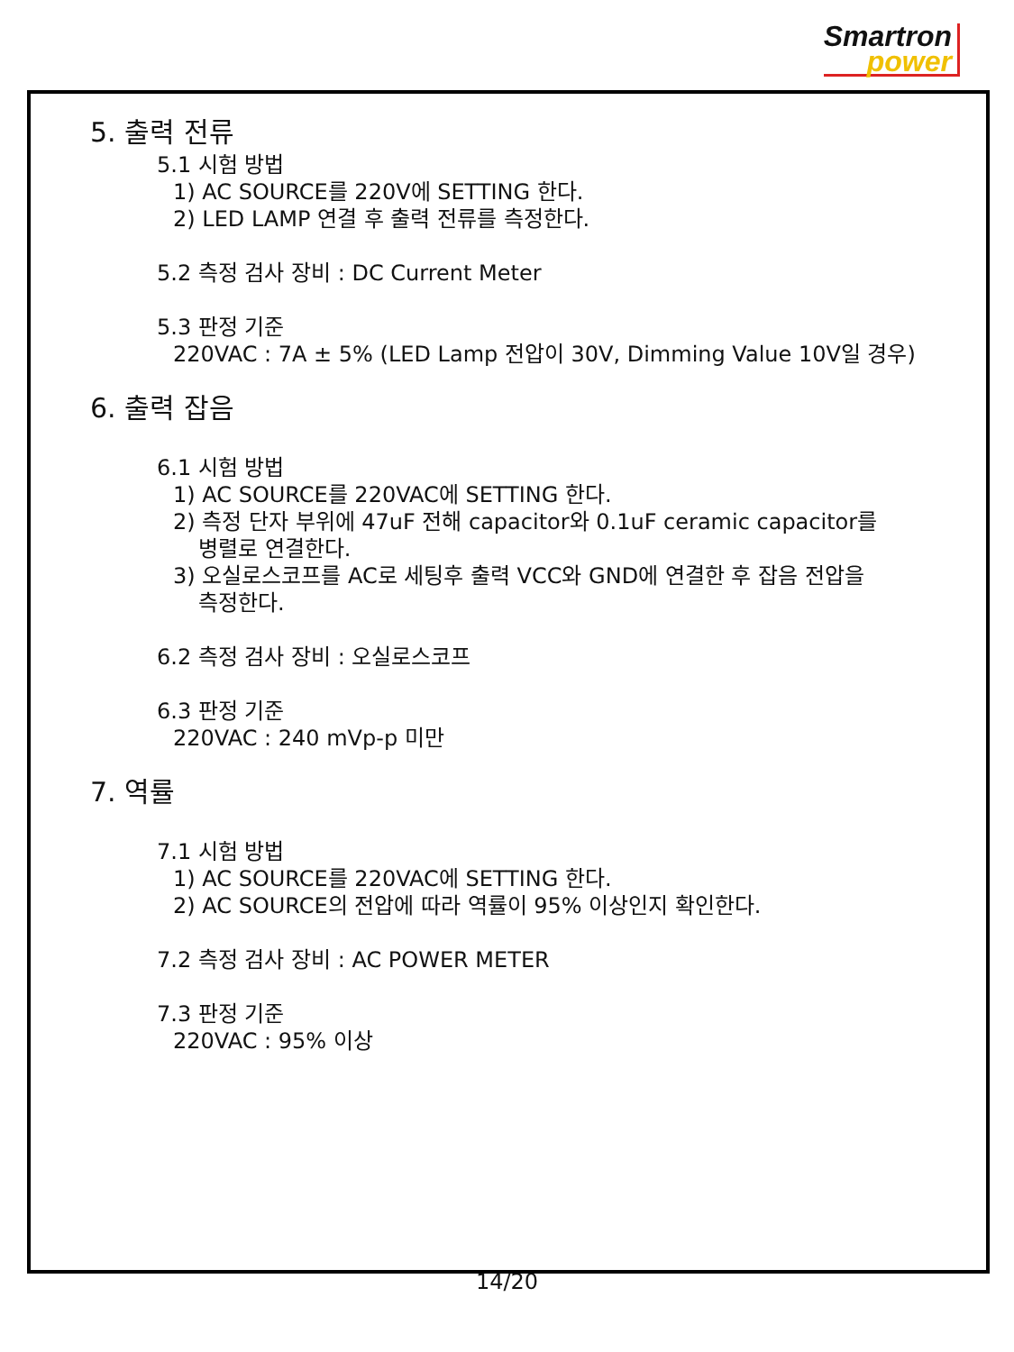Smartron
power
5. 출력 전류
5.1 시험 방법
1) AC SOURCE를 220V에 SETTING 한다.
2) LED LAMP 연결 후 출력 전류를 측정한다.
5.2 측정 검사 장비 : DC Current Meter
5.3 판정 기준
220VAC : 7A ± 5% (LED Lamp 전압이 30V, Dimming Value 10V일 경우)
6. 출력 잡음
6.1 시험 방법
1) AC SOURCE를 220VAC에 SETTING 한다.
2) 측정 단자 부위에 47uF 전해 capacitor와 0.1uF ceramic capacitor를
병렬로 연결한다.
3) 오실로스코프를 AC로 세팅후 출력 VCC와 GND에 연결한 후 잡음 전압을
측정한다.
6.2 측정 검사 장비 : 오실로스코프
6.3 판정 기준
220VAC : 240 mVp-p 미만
7. 역률
7.1 시험 방법
1) AC SOURCE를 220VAC에 SETTING 한다.
2) AC SOURCE의 전압에 따라 역률이 95% 이상인지 확인한다.
7.2 측정 검사 장비 : AC POWER METER
7.3 판정 기준
220VAC : 95% 이상
14/20